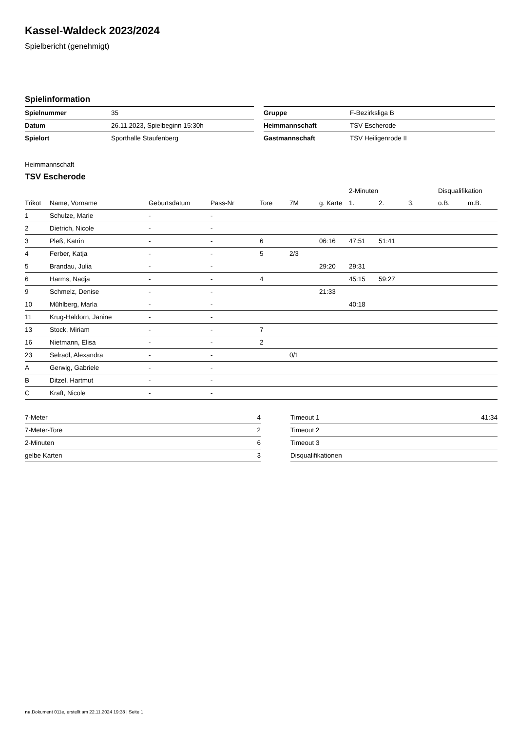Kassel-Waldeck 2023/2024
Spielbericht (genehmigt)
Spielinformation
| Spielnummer | 35 |
| Datum | 26.11.2023, Spielbeginn 15:30h |
| Spielort | Sporthalle Staufenberg |
| Gruppe | F-Bezirksliga B |
| Heimmannschaft | TSV Escherode |
| Gastmannschaft | TSV Heiligenrode II |
Heimmannschaft
TSV Escherode
| | | | | | | | 2-Minuten | | | Disqualifikation | |
| --- | --- | --- | --- | --- | --- | --- | --- | --- | --- | --- | --- |
| Trikot | Name, Vorname | Geburtsdatum | Pass-Nr | Tore | 7M | g. Karte | 1. | 2. | 3. | o.B. | m.B. |
| 1 | Schulze, Marie | - | - | | | | | | | | |
| 2 | Dietrich, Nicole | - | - | | | | | | | | |
| 3 | Pleß, Katrin | - | - | 6 | | 06:16 | 47:51 | 51:41 | | | |
| 4 | Ferber, Katja | - | - | 5 | 2/3 | | | | | | |
| 5 | Brandau, Julia | - | - | | | 29:20 | 29:31 | | | | |
| 6 | Harms, Nadja | - | - | 4 | | | 45:15 | 59:27 | | | |
| 9 | Schmelz, Denise | - | - | | | 21:33 | | | | | |
| 10 | Mühlberg, Marla | - | - | | | | 40:18 | | | | |
| 11 | Krug-Haldorn, Janine | - | - | | | | | | | | |
| 13 | Stock, Miriam | - | - | 7 | | | | | | | |
| 16 | Nietmann, Elisa | - | - | 2 | | | | | | | |
| 23 | Selradl, Alexandra | - | - | | 0/1 | | | | | | |
| A | Gerwig, Gabriele | - | - | | | | | | | | |
| B | Ditzel, Hartmut | - | - | | | | | | | | |
| C | Kraft, Nicole | - | - | | | | | | | | |
| 7-Meter | 4 |
| 7-Meter-Tore | 2 |
| 2-Minuten | 6 |
| gelbe Karten | 3 |
| Timeout 1 | 41:34 |
| Timeout 2 | |
| Timeout 3 | |
| Disqualifikationen | |
nu.Dokument 011e, erstellt am 22.11.2024 19:38 | Seite 1